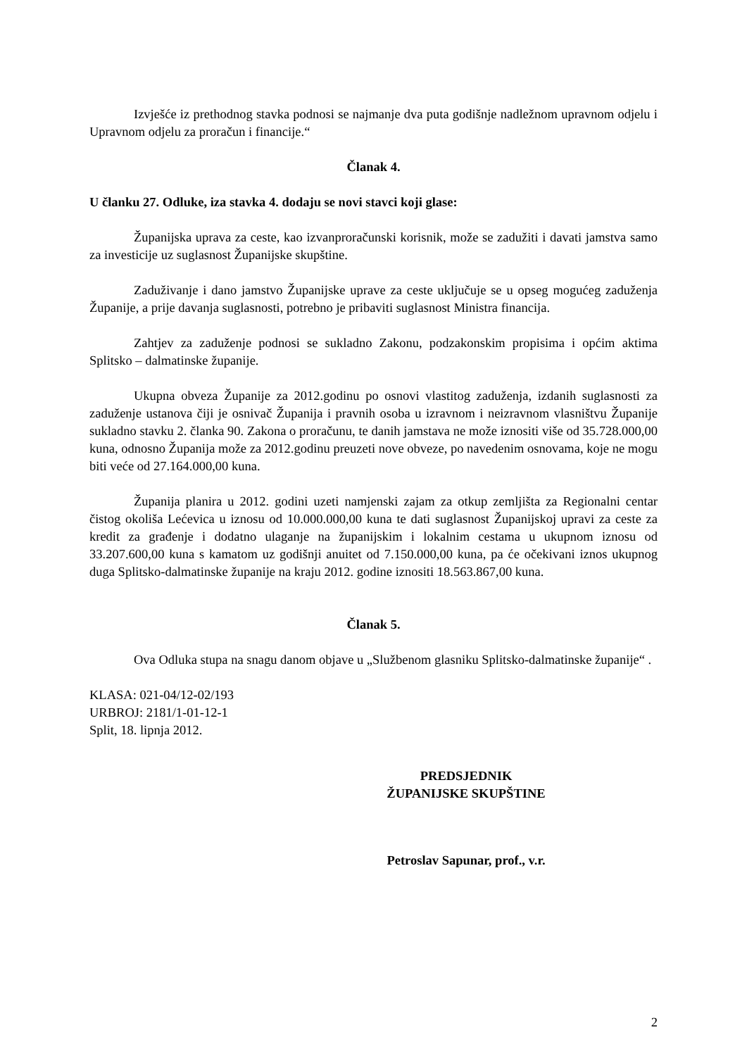Izvješće iz prethodnog stavka podnosi se najmanje dva puta godišnje nadležnom upravnom odjelu i Upravnom odjelu za proračun i financije.“
Članak 4.
U članku 27. Odluke, iza stavka 4. dodaju se novi stavci koji glase:
Županijska uprava za ceste, kao izvanproračunski korisnik, može se zadužiti i davati jamstva samo za investicije uz suglasnost Županijske skupštine.
Zaduživanje i dano jamstvo Županijske uprave za ceste uključuje se u opseg mogućeg zaduženja Županije, a prije davanja suglasnosti, potrebno je pribaviti suglasnost Ministra financija.
Zahtjev za zaduženje podnosi se sukladno Zakonu, podzakonskim propisima i općim aktima Splitsko – dalmatinske županije.
Ukupna obveza Županije za 2012.godinu po osnovi vlastitog zaduženja, izdanih suglasnosti za zaduženje ustanova čiji je osnivač Županija i pravnih osoba u izravnom i neizravnom vlasništvu Županije sukladno stavku 2. članka 90. Zakona o proračunu, te danih jamstava ne može iznositi više od 35.728.000,00 kuna, odnosno Županija može za 2012.godinu preuzeti nove obveze, po navedenim osnovama, koje ne mogu biti veće od 27.164.000,00 kuna.
Županija planira u 2012. godini uzeti namjenski zajam za otkup zemljišta za Regionalni centar čistog okoliša Lećevica u iznosu od 10.000.000,00 kuna te dati suglasnost Županijskoj upravi za ceste za kredit za građenje i dodatno ulaganje na županijskim i lokalnim cestama u ukupnom iznosu od 33.207.600,00 kuna s kamatom uz godišnji anuitet od 7.150.000,00 kuna, pa će očekivani iznos ukupnog duga Splitsko-dalmatinske županije na kraju 2012. godine iznositi 18.563.867,00 kuna.
Članak 5.
Ova Odluka stupa na snagu danom objave u „Službenom glasniku Splitsko-dalmatinske županije“ .
KLASA: 021-04/12-02/193
URBROJ: 2181/1-01-12-1
Split, 18. lipnja 2012.
PREDSJEDNIK
ŽUPANIJSKE SKUPŠTINE
Petroslav Sapunar, prof., v.r.
2